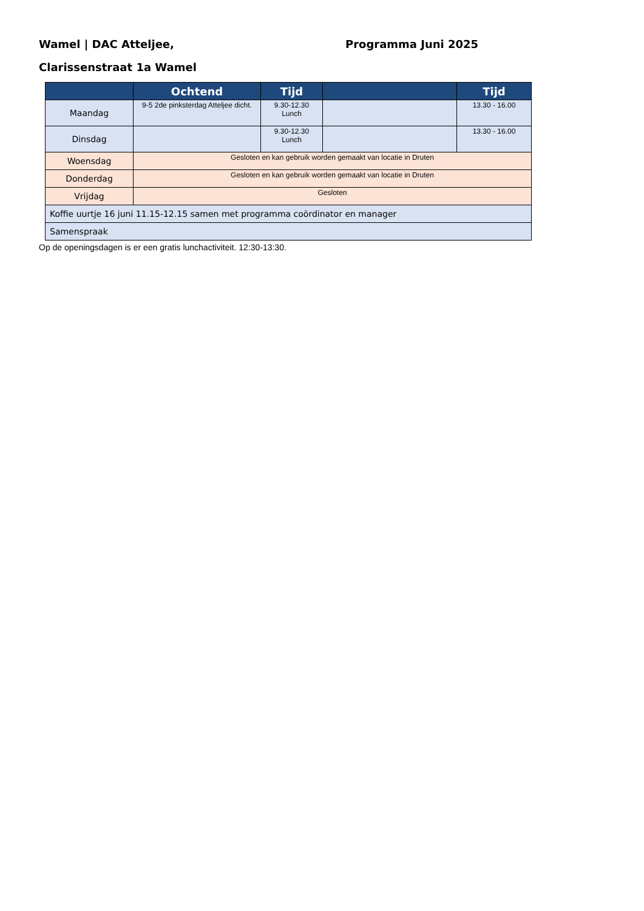Wamel | DAC Atteljee, Programma Juni 2025
Clarissenstraat 1a Wamel
| | Ochtend | Tijd | | Tijd |
| --- | --- | --- | --- | --- |
| Maandag | 9-5 2de pinksterdag Atteljee dicht. | 9.30-12.30 Lunch | | 13.30 - 16.00 |
| Dinsdag | | 9.30-12.30 Lunch | | 13.30 - 16.00 |
| Woensdag | Gesloten en kan gebruik worden gemaakt van locatie in Druten | | | |
| Donderdag | Gesloten en kan gebruik worden gemaakt van locatie in Druten | | | |
| Vrijdag | Gesloten | | | |
| Koffie uurtje 16 juni 11.15-12.15 samen met programma coördinator en manager | | | | |
| Samenspraak | | | | |
Op de openingsdagen is er een gratis lunchactiviteit. 12:30-13:30.